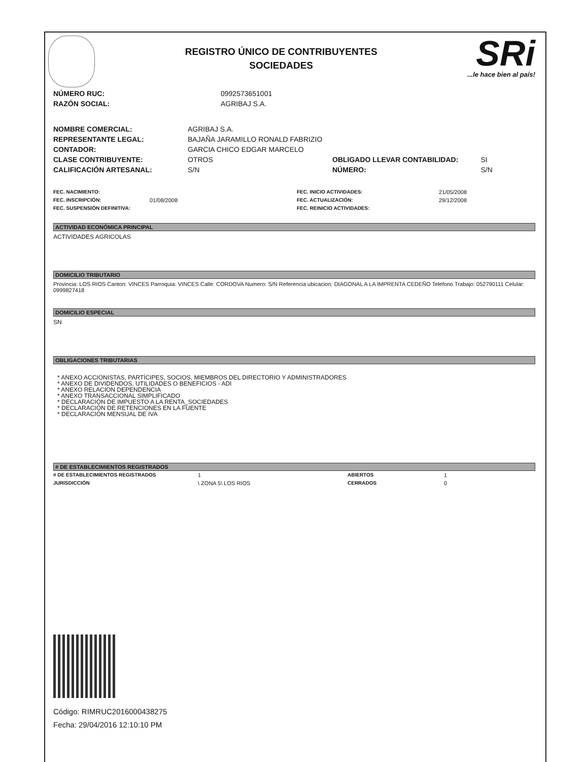REGISTRO ÚNICO DE CONTRIBUYENTES
SOCIEDADES
SRi...le hace bien al país!
| NÚMERO RUC: | 0992573651001 |
| RAZÓN SOCIAL: | AGRIBAJ S.A. |
| NOMBRE COMERCIAL: | AGRIBAJ S.A. | | |
| REPRESENTANTE LEGAL: | BAJAÑA JARAMILLO RONALD FABRIZIO | | |
| CONTADOR: | GARCIA CHICO EDGAR MARCELO | | |
| CLASE CONTRIBUYENTE: | OTROS | OBLIGADO LLEVAR CONTABILIDAD: | SI |
| CALIFICACIÓN ARTESANAL: | S/N | NÚMERO: | S/N |
| FEC. NACIMIENTO: | | FEC. INICIO ACTIVIDADES: | 21/05/2008 |
| FEC. INSCRIPCIÓN: | 01/08/2008 | FEC. ACTUALIZACIÓN: | 29/12/2008 |
| FEC. SUSPENSIÓN DEFINITIVA: | | FEC. REINICIO ACTIVIDADES: | |
ACTIVIDAD ECONÓMICA PRINCIPAL
ACTIVIDADES AGRICOLAS
DOMICILIO TRIBUTARIO
Provincia: LOS RIOS Canton: VINCES Parroquia: VINCES Calle: CORDOVA Numero: S/N Referencia ubicacion: DIAGONAL A LA IMPRENTA CEDEÑO Telefono Trabajo: 052790111 Celular: 0999827418
DOMICILIO ESPECIAL
SN
OBLIGACIONES TRIBUTARIAS
* ANEXO ACCIONISTAS, PARTÍCIPES, SOCIOS, MIEMBROS DEL DIRECTORIO Y ADMINISTRADORES
* ANEXO DE DIVIDENDOS, UTILIDADES O BENEFICIOS - ADI
* ANEXO RELACION DEPENDENCIA
* ANEXO TRANSACCIONAL SIMPLIFICADO
* DECLARACIÓN DE IMPUESTO A LA RENTA_SOCIEDADES
* DECLARACIÓN DE RETENCIONES EN LA FUENTE
* DECLARACIÓN MENSUAL DE IVA
# DE ESTABLECIMIENTOS REGISTRADOS
| # DE ESTABLECIMIENTOS REGISTRADOS | 1 | ABIERTOS | 1 |
| JURISDICCIÓN | \ ZONA 5\ LOS RIOS | CERRADOS | 0 |
Código: RIMRUC2016000438275
Fecha: 29/04/2016 12:10:10 PM